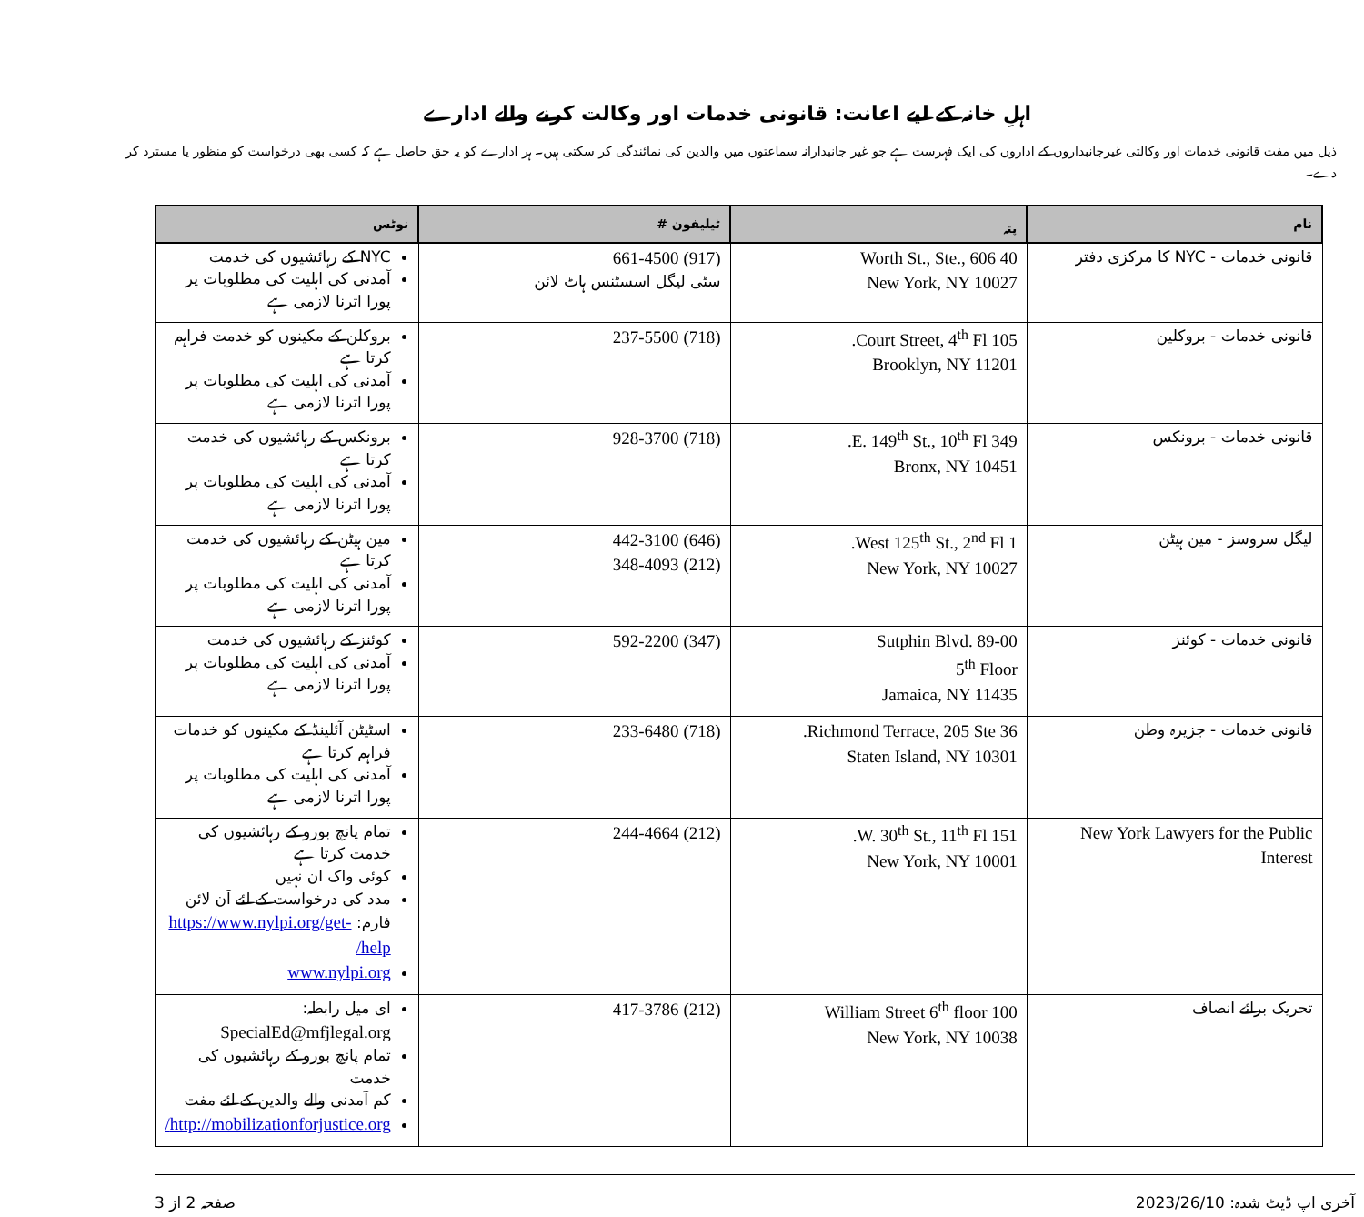اہلِ خانہ کے لیے اعانت: قانونی خدمات اور وکالت کرنے والے ادارے
ذیل میں مفت قانونی خدمات اور وکالتی غیرجانبداروں کے اداروں کی ایک فہرست ہے جو غیر جانبدارانہ سماعتوں میں والدین کی نمائندگی کر سکتی ہیں۔ ہر ادارے کو یہ حق حاصل ہے کہ کسی بھی درخواست کو منظور یا مسترد کر دے۔
| نام | پتہ | ٹیلیفون # | نوٹس |
| --- | --- | --- | --- |
| قانونی خدمات - NYC کا مرکزی دفتر | 40 Worth St., Ste., 606 New York, NY 10027 | (917) 661-4500 سٹی لیگل اسسٹنس ہاٹ لائن | NYC کے رہائشیوں کی خدمت آمدنی کی اہلیت کی مطلوبات پر پورا اترنا لازمی ہے |
| قانونی خدمات - بروکلین | 105 Court Street, 4<sup>th</sup> Fl. Brooklyn, NY 11201 | (718) 237-5500 | بروکلن کے مکینوں کو خدمت فراہم کرتا ہے آمدنی کی اہلیت کی مطلوبات پر پورا اترنا لازمی ہے |
| قانونی خدمات - برونکس | 349 E. 149<sup>th</sup> St., 10<sup>th</sup> Fl. Bronx, NY 10451 | (718) 928-3700 | برونکس کے رہائشیوں کی خدمت کرتا ہے آمدنی کی اہلیت کی مطلوبات پر پورا اترنا لازمی ہے |
| لیگل سروسز - مین ہیٹن | 1 West 125<sup>th</sup> St., 2<sup>nd</sup> Fl. New York, NY 10027 | (646) 442-3100 (212) 348-4093 | مین ہیٹن کے رہائشیوں کی خدمت کرتا ہے آمدنی کی اہلیت کی مطلوبات پر پورا اترنا لازمی ہے |
| قانونی خدمات - کوئنز | Sutphin Blvd. 89-00 5<sup>th</sup> Floor Jamaica, NY 11435 | (347) 592-2200 | کوئنز کے رہائشیوں کی خدمت آمدنی کی اہلیت کی مطلوبات پر پورا اترنا لازمی ہے |
| قانونی خدمات - جزیرہ وطن | 36 Richmond Terrace, 205 Ste. Staten Island, NY 10301 | (718) 233-6480 | اسٹیٹن آئلینڈ کے مکینوں کو خدمات فراہم کرتا ہے آمدنی کی اہلیت کی مطلوبات پر پورا اترنا لازمی ہے |
| New York Lawyers for the Public Interest | 151 W. 30<sup>th</sup> St., 11<sup>th</sup> Fl. New York, NY 10001 | (212) 244-4664 | تمام پانچ بورو کے رہائشیوں کی خدمت کرتا ہے کوئی واک ان نہیں مدد کی درخواست کے لئے آن لائن فارم: https://www.nylpi.org/get-help/ www.nylpi.org |
| تحریک برائے انصاف | 100 William Street 6<sup>th</sup> floor New York, NY 10038 | (212) 417-3786 | ای میل رابطہ: SpecialEd@mfjlegal.org تمام پانچ بورو کے رہائشیوں کی خدمت کم آمدنی والے والدین کے لئے مفت http://mobilizationforjustice.org/ |
آخری اپ ڈیٹ شدہ: 2023/26/10 صفحہ 2 از 3